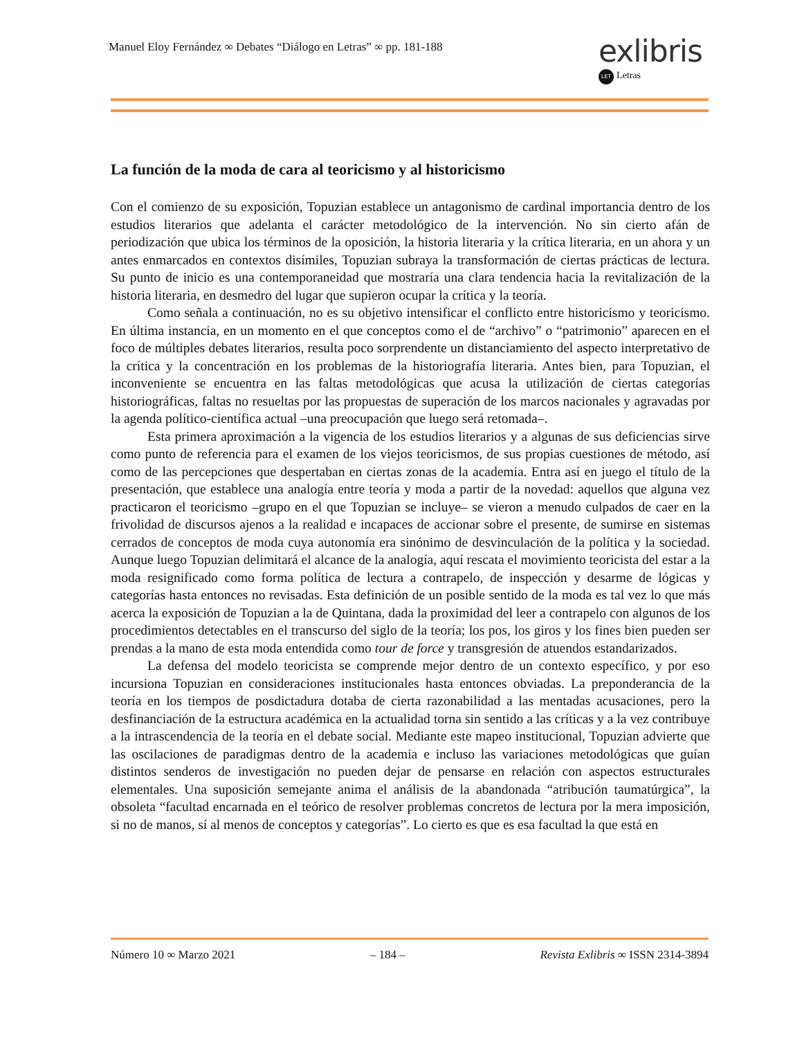Manuel Eloy Fernández ∞ Debates “Diálogo en Letras” ∞ pp. 181-188
exlibris
LET Letras
La función de la moda de cara al teoricismo y al historicismo
Con el comienzo de su exposición, Topuzian establece un antagonismo de cardinal importancia dentro de los estudios literarios que adelanta el carácter metodológico de la intervención. No sin cierto afán de periodización que ubica los términos de la oposición, la historia literaria y la crítica literaria, en un ahora y un antes enmarcados en contextos disímiles, Topuzian subraya la transformación de ciertas prácticas de lectura. Su punto de inicio es una contemporaneidad que mostraría una clara tendencia hacia la revitalización de la historia literaria, en desmedro del lugar que supieron ocupar la crítica y la teoría.
Como señala a continuación, no es su objetivo intensificar el conflicto entre historicismo y teoricismo. En última instancia, en un momento en el que conceptos como el de “archivo” o “patrimonio” aparecen en el foco de múltiples debates literarios, resulta poco sorprendente un distanciamiento del aspecto interpretativo de la crítica y la concentración en los problemas de la historiografía literaria. Antes bien, para Topuzian, el inconveniente se encuentra en las faltas metodológicas que acusa la utilización de ciertas categorías historiográficas, faltas no resueltas por las propuestas de superación de los marcos nacionales y agravadas por la agenda político-científica actual –una preocupación que luego será retomada–.
Esta primera aproximación a la vigencia de los estudios literarios y a algunas de sus deficiencias sirve como punto de referencia para el examen de los viejos teoricismos, de sus propias cuestiones de método, así como de las percepciones que despertaban en ciertas zonas de la academia. Entra así en juego el título de la presentación, que establece una analogía entre teoría y moda a partir de la novedad: aquellos que alguna vez practicaron el teoricismo –grupo en el que Topuzian se incluye– se vieron a menudo culpados de caer en la frivolidad de discursos ajenos a la realidad e incapaces de accionar sobre el presente, de sumirse en sistemas cerrados de conceptos de moda cuya autonomía era sinónimo de desvinculación de la política y la sociedad. Aunque luego Topuzian delimitará el alcance de la analogía, aquí rescata el movimiento teoricista del estar a la moda resignificado como forma política de lectura a contrapelo, de inspección y desarme de lógicas y categorías hasta entonces no revisadas. Esta definición de un posible sentido de la moda es tal vez lo que más acerca la exposición de Topuzian a la de Quintana, dada la proximidad del leer a contrapelo con algunos de los procedimientos detectables en el transcurso del siglo de la teoría; los pos, los giros y los fines bien pueden ser prendas a la mano de esta moda entendida como tour de force y transgresión de atuendos estandarizados.
La defensa del modelo teoricista se comprende mejor dentro de un contexto específico, y por eso incursiona Topuzian en consideraciones institucionales hasta entonces obviadas. La preponderancia de la teoría en los tiempos de posdictadura dotaba de cierta razonabilidad a las mentadas acusaciones, pero la desfinanciación de la estructura académica en la actualidad torna sin sentido a las críticas y a la vez contribuye a la intrascendencia de la teoría en el debate social. Mediante este mapeo institucional, Topuzian advierte que las oscilaciones de paradigmas dentro de la academia e incluso las variaciones metodológicas que guían distintos senderos de investigación no pueden dejar de pensarse en relación con aspectos estructurales elementales. Una suposición semejante anima el análisis de la abandonada “atribución taumatúrgica”, la obsoleta “facultad encarnada en el teórico de resolver problemas concretos de lectura por la mera imposición, si no de manos, sí al menos de conceptos y categorías”. Lo cierto es que es esa facultad la que está en
Número 10 ∞ Marzo 2021 – 184 – Revista Exlibris ∞ ISSN 2314-3894